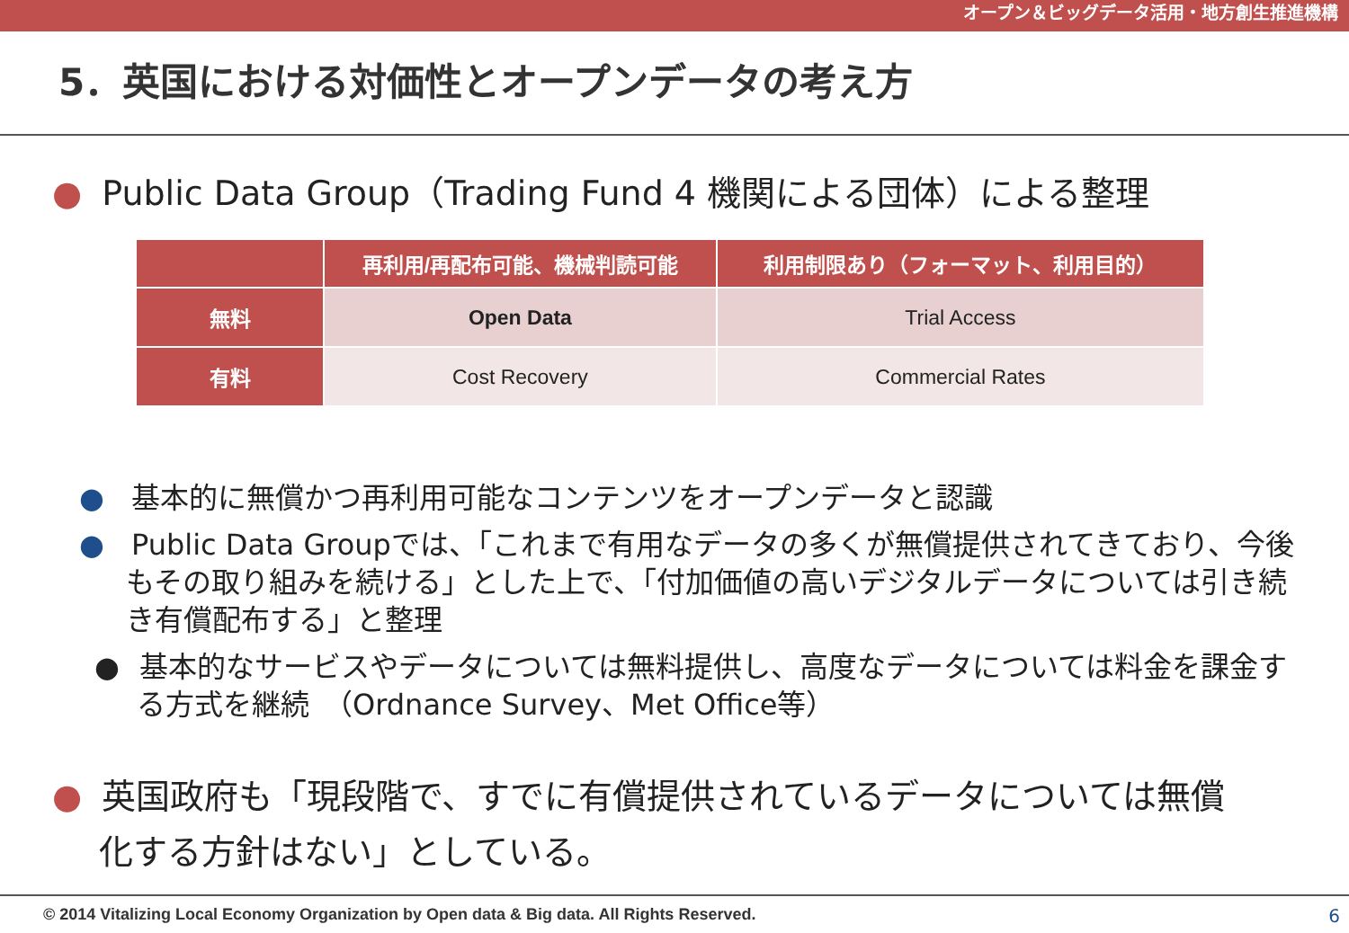オープン＆ビッグデータ活用・地方創生推進機構
5．英国における対価性とオープンデータの考え方
● Public Data Group（Trading Fund 4 機関による団体）による整理
| | 再利用/再配布可能、機械判読可能 | 利用制限あり（フォーマット、利用目的） |
| --- | --- | --- |
| 無料 | Open Data | Trial Access |
| 有料 | Cost Recovery | Commercial Rates |
● 基本的に無償かつ再利用可能なコンテンツをオープンデータと認識
● Public Data Groupでは、「これまで有用なデータの多くが無償提供されてきており、今後もその取り組みを続ける」とした上で、「付加価値の高いデジタルデータについては引き続き有償配布する」と整理
● 基本的なサービスやデータについては無料提供し、高度なデータについては料金を課金する方式を継続　（Ordnance Survey、Met Office等）
● 英国政府も「現段階で、すでに有償提供されているデータについては無償化する方針はない」としている。
© 2014 Vitalizing Local Economy Organization by Open data & Big data. All Rights Reserved.
6